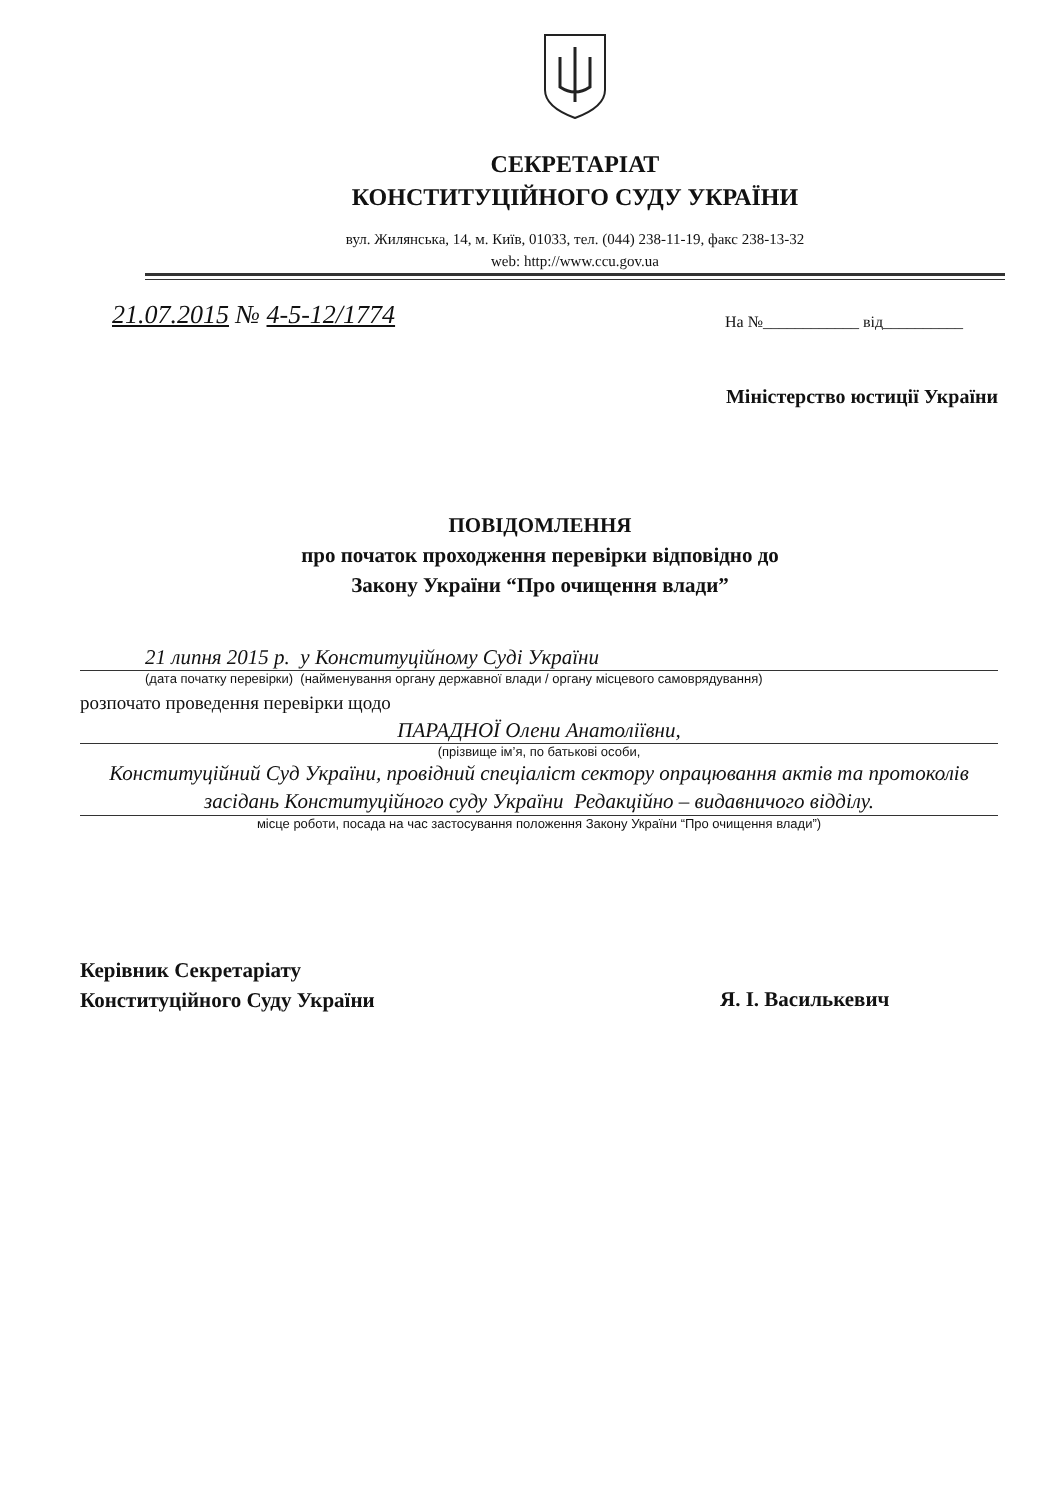СЕКРЕТАРІАТ
КОНСТИТУЦІЙНОГО СУДУ УКРАЇНИ
вул. Жилянська, 14, м. Київ, 01033, тел. (044) 238-11-19, факс 238-13-32
web: http://www.ccu.gov.ua
21.07.2015 № 4-5-12/1774 На №____________ від__________
Міністерство юстиції України
ПОВІДОМЛЕННЯ
про початок проходження перевірки відповідно до
Закону України “Про очищення влади”
21 липня 2015 р. у Конституційному Суді України
(дата початку перевірки) (найменування органу державної влади / органу місцевого самоврядування)
розпочато проведення перевірки щодо
ПАРАДНОЇ Олени Анатоліївни,
(прізвище ім’я, по батькові особи,
Конституційний Суд України, провідний спеціаліст сектору опрацювання актів та протоколів засідань Конституційного суду України Редакційно – видавничого відділу.
місце роботи, посада на час застосування положення Закону України “Про очищення влади”)
Керівник Секретаріату
Конституційного Суду України
Я. І. Василькевич